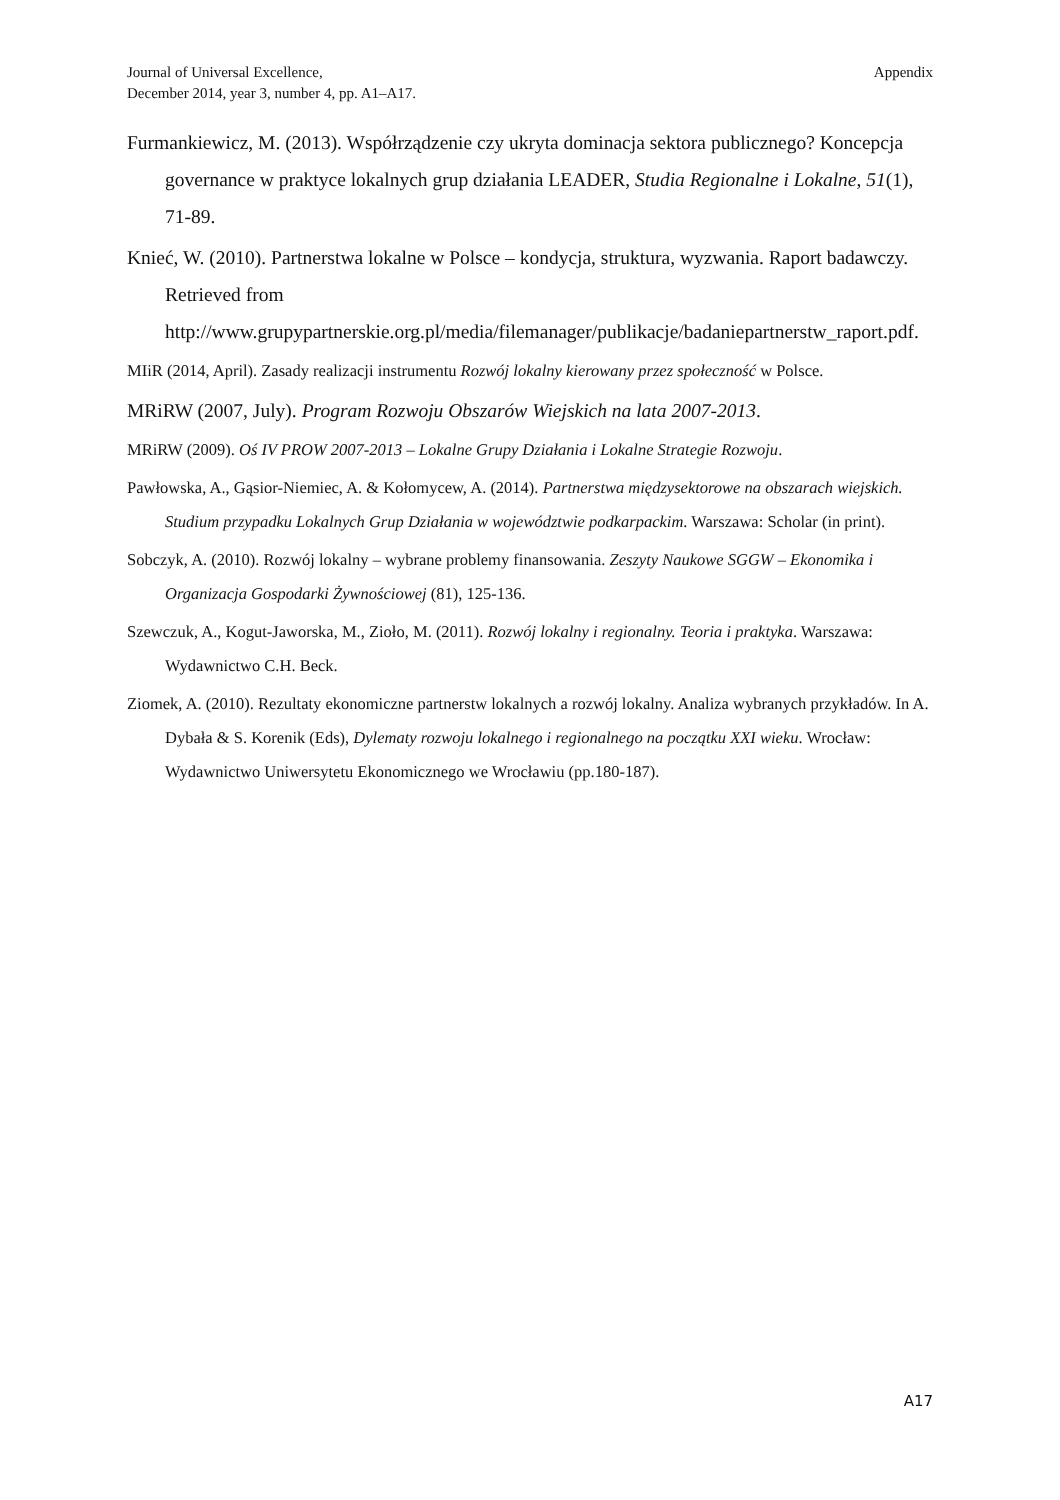Journal of Universal Excellence,
December 2014, year 3, number 4, pp. A1–A17.
Appendix
Furmankiewicz, M. (2013). Współrządzenie czy ukryta dominacja sektora publicznego? Koncepcja governance w praktyce lokalnych grup działania LEADER, Studia Regionalne i Lokalne, 51(1), 71-89.
Knieć, W. (2010). Partnerstwa lokalne w Polsce – kondycja, struktura, wyzwania. Raport badawczy. Retrieved from http://www.grupypartnerskie.org.pl/media/filemanager/publikacje/badaniepartnerstw_raport.pdf.
MIiR (2014, April). Zasady realizacji instrumentu Rozwój lokalny kierowany przez społeczność w Polsce.
MRiRW (2007, July). Program Rozwoju Obszarów Wiejskich na lata 2007-2013.
MRiRW (2009). Oś IV PROW 2007-2013 – Lokalne Grupy Działania i Lokalne Strategie Rozwoju.
Pawłowska, A., Gąsior-Niemiec, A. & Kołomycew, A. (2014). Partnerstwa międzysektorowe na obszarach wiejskich. Studium przypadku Lokalnych Grup Działania w województwie podkarpackim. Warszawa: Scholar (in print).
Sobczyk, A. (2010). Rozwój lokalny – wybrane problemy finansowania. Zeszyty Naukowe SGGW – Ekonomika i Organizacja Gospodarki Żywnościowej (81), 125-136.
Szewczuk, A., Kogut-Jaworska, M., Zioło, M. (2011). Rozwój lokalny i regionalny. Teoria i praktyka. Warszawa: Wydawnictwo C.H. Beck.
Ziomek, A. (2010). Rezultaty ekonomiczne partnerstw lokalnych a rozwój lokalny. Analiza wybranych przykładów. In A. Dybała & S. Korenik (Eds), Dylematy rozwoju lokalnego i regionalnego na początku XXI wieku. Wrocław: Wydawnictwo Uniwersytetu Ekonomicznego we Wrocławiu (pp.180-187).
A17